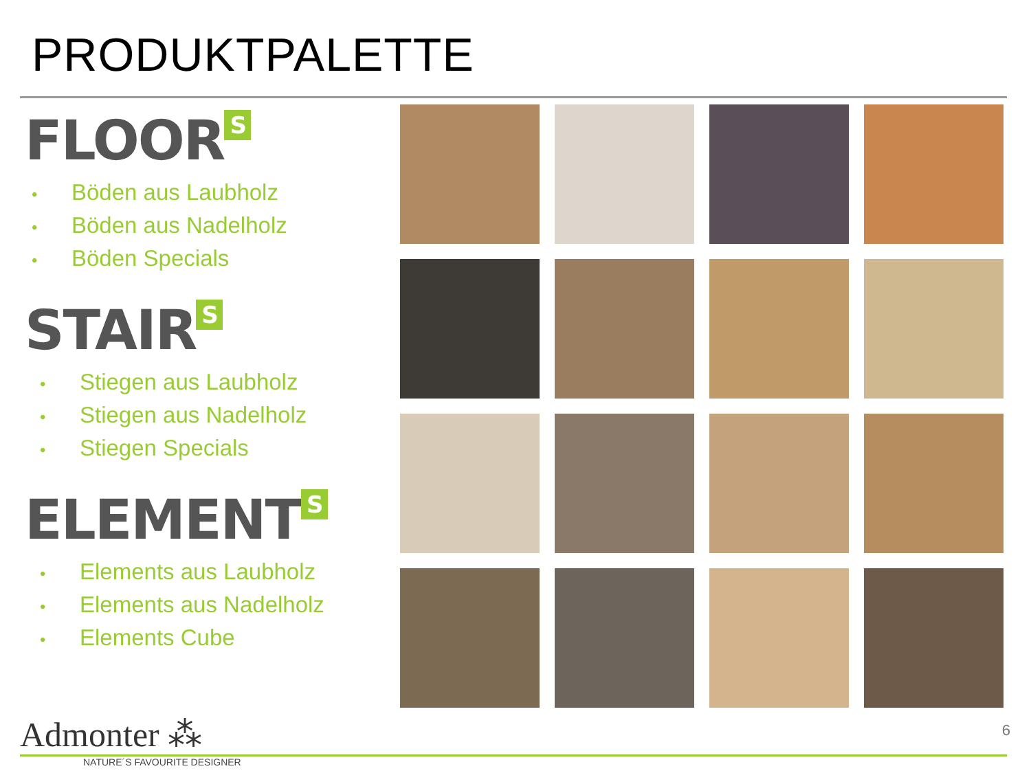PRODUKTPALETTE
FLOOR<sup>S</sup>
• Böden aus Laubholz
• Böden aus Nadelholz
• Böden Specials
STAIR<sup>S</sup>
• Stiegen aus Laubholz
• Stiegen aus Nadelholz
• Stiegen Specials
ELEMENT<sup>S</sup>
• Elements aus Laubholz
• Elements aus Nadelholz
• Elements Cube
Admonter ⁂
NATURE´S FAVOURITE DESIGNER
6